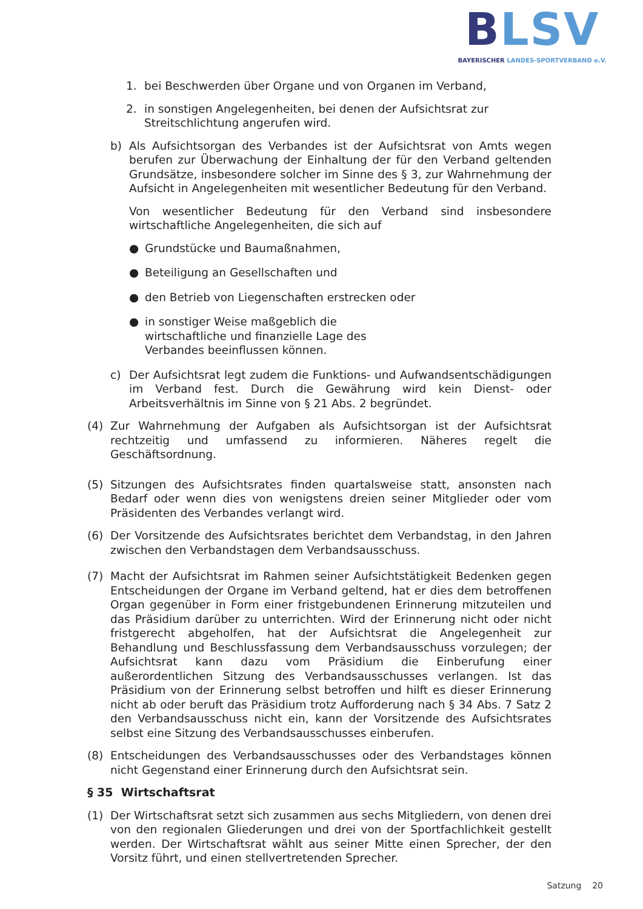BLSV
BAYERISCHER LANDES-SPORTVERBAND e.V.
1. bei Beschwerden über Organe und von Organen im Verband,
2. in sonstigen Angelegenheiten, bei denen der Aufsichtsrat zur Streitschlichtung angerufen wird.
b) Als Aufsichtsorgan des Verbandes ist der Aufsichtsrat von Amts wegen berufen zur Überwachung der Einhaltung der für den Verband geltenden Grundsätze, insbesondere solcher im Sinne des § 3, zur Wahrnehmung der Aufsicht in Angelegenheiten mit wesentlicher Bedeutung für den Verband.
Von wesentlicher Bedeutung für den Verband sind insbesondere wirtschaftliche Angelegenheiten, die sich auf
● Grundstücke und Baumaßnahmen,
● Beteiligung an Gesellschaften und
● den Betrieb von Liegenschaften erstrecken oder
● in sonstiger Weise maßgeblich die wirtschaftliche und finanzielle Lage des Verbandes beeinflussen können.
c) Der Aufsichtsrat legt zudem die Funktions- und Aufwandsentschädigungen im Verband fest. Durch die Gewährung wird kein Dienst- oder Arbeitsverhältnis im Sinne von § 21 Abs. 2 begründet.
(4) Zur Wahrnehmung der Aufgaben als Aufsichtsorgan ist der Aufsichtsrat rechtzeitig und umfassend zu informieren. Näheres regelt die Geschäftsordnung.
(5) Sitzungen des Aufsichtsrates finden quartalsweise statt, ansonsten nach Bedarf oder wenn dies von wenigstens dreien seiner Mitglieder oder vom Präsidenten des Verbandes verlangt wird.
(6) Der Vorsitzende des Aufsichtsrates berichtet dem Verbandstag, in den Jahren zwischen den Verbandstagen dem Verbandsausschuss.
(7) Macht der Aufsichtsrat im Rahmen seiner Aufsichtstätigkeit Bedenken gegen Entscheidungen der Organe im Verband geltend, hat er dies dem betroffenen Organ gegenüber in Form einer fristgebundenen Erinnerung mitzuteilen und das Präsidium darüber zu unterrichten. Wird der Erinnerung nicht oder nicht fristgerecht abgeholfen, hat der Aufsichtsrat die Angelegenheit zur Behandlung und Beschlussfassung dem Verbandsausschuss vorzulegen; der Aufsichtsrat kann dazu vom Präsidium die Einberufung einer außerordentlichen Sitzung des Verbandsausschusses verlangen. Ist das Präsidium von der Erinnerung selbst betroffen und hilft es dieser Erinnerung nicht ab oder beruft das Präsidium trotz Aufforderung nach § 34 Abs. 7 Satz 2 den Verbandsausschuss nicht ein, kann der Vorsitzende des Aufsichtsrates selbst eine Sitzung des Verbandsausschusses einberufen.
(8) Entscheidungen des Verbandsausschusses oder des Verbandstages können nicht Gegenstand einer Erinnerung durch den Aufsichtsrat sein.
§ 35 Wirtschaftsrat
(1) Der Wirtschaftsrat setzt sich zusammen aus sechs Mitgliedern, von denen drei von den regionalen Gliederungen und drei von der Sportfachlichkeit gestellt werden. Der Wirtschaftsrat wählt aus seiner Mitte einen Sprecher, der den Vorsitz führt, und einen stellvertretenden Sprecher.
Satzung 20